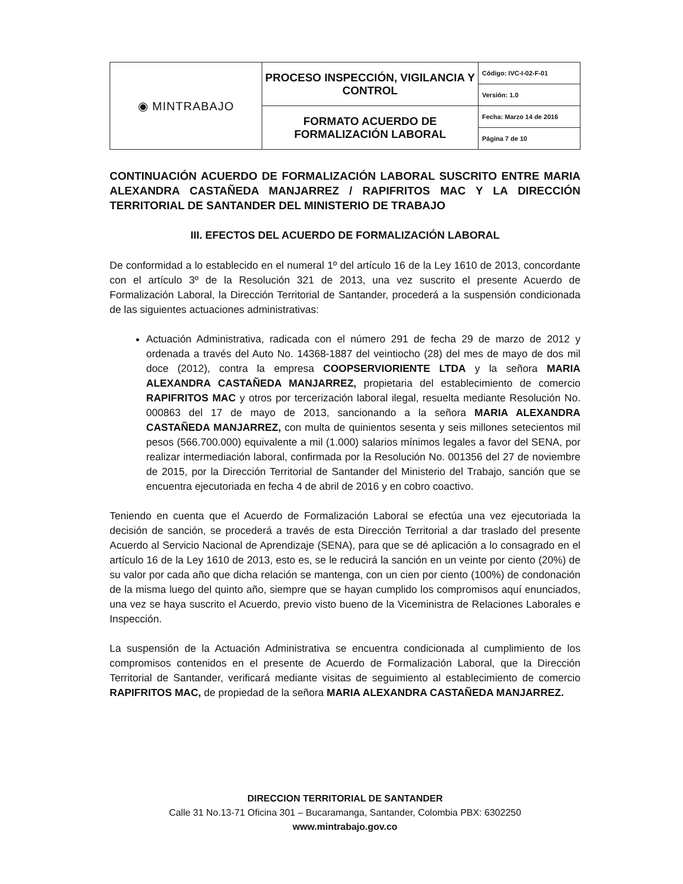| ◉ MINTRABAJO | PROCESO INSPECCIÓN, VIGILANCIA Y CONTROL | Código: IVC-I-02-F-01 |
| | | Versión: 1.0 |
| | FORMATO ACUERDO DE FORMALIZACIÓN LABORAL | Fecha: Marzo 14 de 2016 |
| | | Página 7 de 10 |
CONTINUACIÓN ACUERDO DE FORMALIZACIÓN LABORAL SUSCRITO ENTRE MARIA ALEXANDRA CASTAÑEDA MANJARREZ / RAPIFRITOS MAC Y LA DIRECCIÓN TERRITORIAL DE SANTANDER DEL MINISTERIO DE TRABAJO
III. EFECTOS DEL ACUERDO DE FORMALIZACIÓN LABORAL
De conformidad a lo establecido en el numeral 1º del artículo 16 de la Ley 1610 de 2013, concordante con el artículo 3º de la Resolución 321 de 2013, una vez suscrito el presente Acuerdo de Formalización Laboral, la Dirección Territorial de Santander, procederá a la suspensión condicionada de las siguientes actuaciones administrativas:
Actuación Administrativa, radicada con el número 291 de fecha 29 de marzo de 2012 y ordenada a través del Auto No. 14368-1887 del veintiocho (28) del mes de mayo de dos mil doce (2012), contra la empresa COOPSERVIORIENTE LTDA y la señora MARIA ALEXANDRA CASTAÑEDA MANJARREZ, propietaria del establecimiento de comercio RAPIFRITOS MAC y otros por tercerización laboral ilegal, resuelta mediante Resolución No. 000863 del 17 de mayo de 2013, sancionando a la señora MARIA ALEXANDRA CASTAÑEDA MANJARREZ, con multa de quinientos sesenta y seis millones setecientos mil pesos (566.700.000) equivalente a mil (1.000) salarios mínimos legales a favor del SENA, por realizar intermediación laboral, confirmada por la Resolución No. 001356 del 27 de noviembre de 2015, por la Dirección Territorial de Santander del Ministerio del Trabajo, sanción que se encuentra ejecutoriada en fecha 4 de abril de 2016 y en cobro coactivo.
Teniendo en cuenta que el Acuerdo de Formalización Laboral se efectúa una vez ejecutoriada la decisión de sanción, se procederá a través de esta Dirección Territorial a dar traslado del presente Acuerdo al Servicio Nacional de Aprendizaje (SENA), para que se dé aplicación a lo consagrado en el artículo 16 de la Ley 1610 de 2013, esto es, se le reducirá la sanción en un veinte por ciento (20%) de su valor por cada año que dicha relación se mantenga, con un cien por ciento (100%) de condonación de la misma luego del quinto año, siempre que se hayan cumplido los compromisos aquí enunciados, una vez se haya suscrito el Acuerdo, previo visto bueno de la Viceministra de Relaciones Laborales e Inspección.
La suspensión de la Actuación Administrativa se encuentra condicionada al cumplimiento de los compromisos contenidos en el presente de Acuerdo de Formalización Laboral, que la Dirección Territorial de Santander, verificará mediante visitas de seguimiento al establecimiento de comercio RAPIFRITOS MAC, de propiedad de la señora MARIA ALEXANDRA CASTAÑEDA MANJARREZ.
DIRECCION TERRITORIAL DE SANTANDER
Calle 31 No.13-71 Oficina 301 – Bucaramanga, Santander, Colombia PBX: 6302250
www.mintrabajo.gov.co